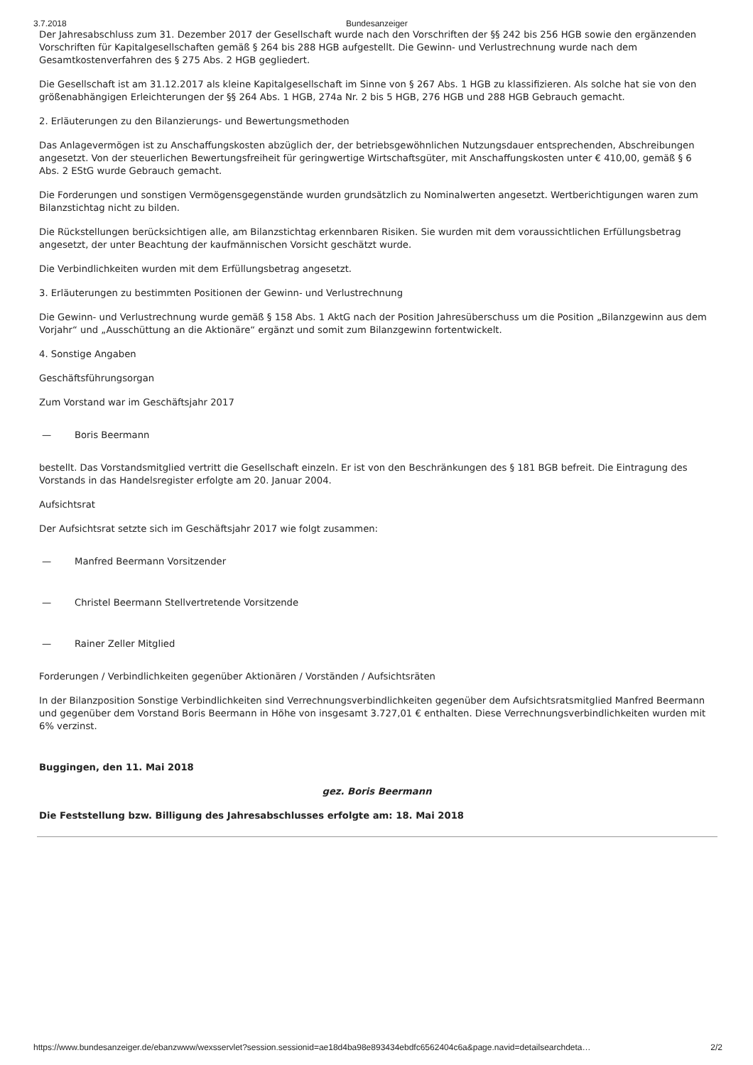3.7.2018 Bundesanzeiger
Der Jahresabschluss zum 31. Dezember 2017 der Gesellschaft wurde nach den Vorschriften der §§ 242 bis 256 HGB sowie den ergänzenden Vorschriften für Kapitalgesellschaften gemäß § 264 bis 288 HGB aufgestellt. Die Gewinn- und Verlustrechnung wurde nach dem Gesamtkostenverfahren des § 275 Abs. 2 HGB gegliedert.
Die Gesellschaft ist am 31.12.2017 als kleine Kapitalgesellschaft im Sinne von § 267 Abs. 1 HGB zu klassifizieren. Als solche hat sie von den größenabhängigen Erleichterungen der §§ 264 Abs. 1 HGB, 274a Nr. 2 bis 5 HGB, 276 HGB und 288 HGB Gebrauch gemacht.
2. Erläuterungen zu den Bilanzierungs- und Bewertungsmethoden
Das Anlagevermögen ist zu Anschaffungskosten abzüglich der, der betriebsgewöhnlichen Nutzungsdauer entsprechenden, Abschreibungen angesetzt. Von der steuerlichen Bewertungsfreiheit für geringwertige Wirtschaftsgüter, mit Anschaffungskosten unter € 410,00, gemäß § 6 Abs. 2 EStG wurde Gebrauch gemacht.
Die Forderungen und sonstigen Vermögensgegenstände wurden grundsätzlich zu Nominalwerten angesetzt. Wertberichtigungen waren zum Bilanzstichtag nicht zu bilden.
Die Rückstellungen berücksichtigen alle, am Bilanzstichtag erkennbaren Risiken. Sie wurden mit dem voraussichtlichen Erfüllungsbetrag angesetzt, der unter Beachtung der kaufmännischen Vorsicht geschätzt wurde.
Die Verbindlichkeiten wurden mit dem Erfüllungsbetrag angesetzt.
3. Erläuterungen zu bestimmten Positionen der Gewinn- und Verlustrechnung
Die Gewinn- und Verlustrechnung wurde gemäß § 158 Abs. 1 AktG nach der Position Jahresüberschuss um die Position „Bilanzgewinn aus dem Vorjahr“ und „Ausschüttung an die Aktionäre“ ergänzt und somit zum Bilanzgewinn fortentwickelt.
4. Sonstige Angaben
Geschäftsführungsorgan
Zum Vorstand war im Geschäftsjahr 2017
— Boris Beermann
bestellt. Das Vorstandsmitglied vertritt die Gesellschaft einzeln. Er ist von den Beschränkungen des § 181 BGB befreit. Die Eintragung des Vorstands in das Handelsregister erfolgte am 20. Januar 2004.
Aufsichtsrat
Der Aufsichtsrat setzte sich im Geschäftsjahr 2017 wie folgt zusammen:
— Manfred Beermann Vorsitzender
— Christel Beermann Stellvertretende Vorsitzende
— Rainer Zeller Mitglied
Forderungen / Verbindlichkeiten gegenüber Aktionären / Vorständen / Aufsichtsräten
In der Bilanzposition Sonstige Verbindlichkeiten sind Verrechnungsverbindlichkeiten gegenüber dem Aufsichtsratsmitglied Manfred Beermann und gegenüber dem Vorstand Boris Beermann in Höhe von insgesamt 3.727,01 € enthalten. Diese Verrechnungsverbindlichkeiten wurden mit 6% verzinst.
Buggingen, den 11. Mai 2018
gez. Boris Beermann
Die Feststellung bzw. Billigung des Jahresabschlusses erfolgte am: 18. Mai 2018
https://www.bundesanzeiger.de/ebanzwww/wexsservlet?session.sessionid=ae18d4ba98e893434ebdfc6562404c6a&page.navid=detailsearchdeta… 2/2